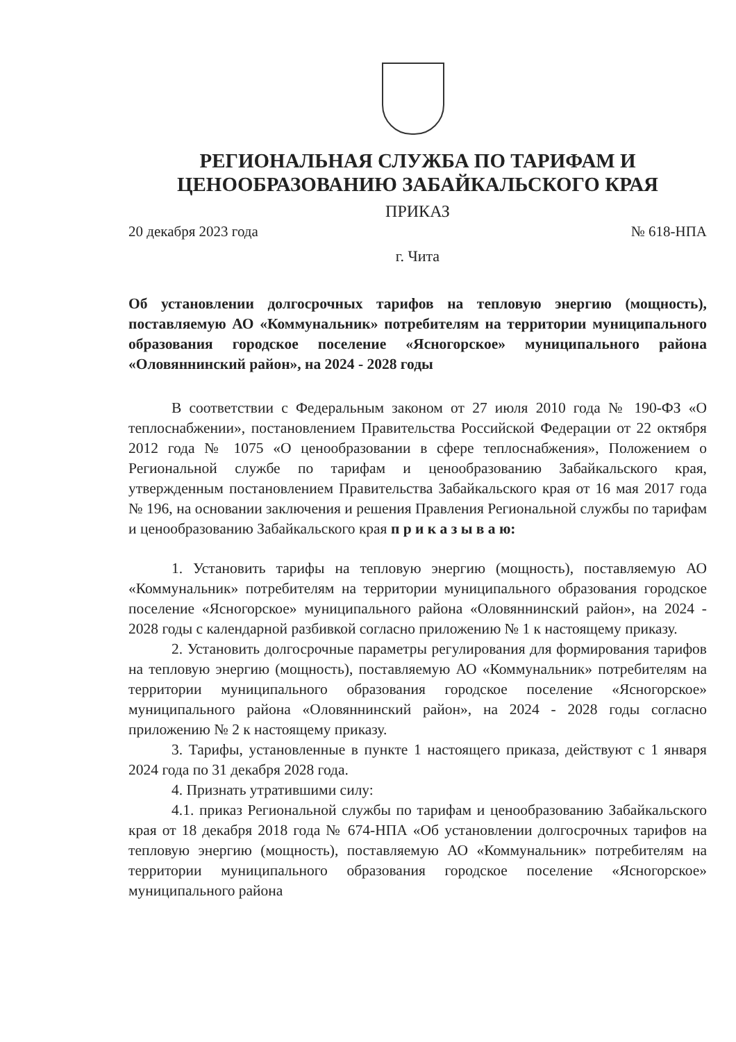РЕГИОНАЛЬНАЯ СЛУЖБА ПО ТАРИФАМ И
ЦЕНООБРАЗОВАНИЮ ЗАБАЙКАЛЬСКОГО КРАЯ
ПРИКАЗ
20 декабря 2023 года № 618-НПА
г. Чита
Об установлении долгосрочных тарифов на тепловую энергию (мощность), поставляемую АО «Коммунальник» потребителям на территории муниципального образования городское поселение «Ясногорское» муниципального района «Оловяннинский район», на 2024 - 2028 годы
В соответствии с Федеральным законом от 27 июля 2010 года № 190-ФЗ «О теплоснабжении», постановлением Правительства Российской Федерации от 22 октября 2012 года № 1075 «О ценообразовании в сфере теплоснабжения», Положением о Региональной службе по тарифам и ценообразованию Забайкальского края, утвержденным постановлением Правительства Забайкальского края от 16 мая 2017 года № 196, на основании заключения и решения Правления Региональной службы по тарифам и ценообразованию Забайкальского края п р и к а з ы в а ю:
1. Установить тарифы на тепловую энергию (мощность), поставляемую АО «Коммунальник» потребителям на территории муниципального образования городское поселение «Ясногорское» муниципального района «Оловяннинский район», на 2024 - 2028 годы с календарной разбивкой согласно приложению № 1 к настоящему приказу.
2. Установить долгосрочные параметры регулирования для формирования тарифов на тепловую энергию (мощность), поставляемую АО «Коммунальник» потребителям на территории муниципального образования городское поселение «Ясногорское» муниципального района «Оловяннинский район», на 2024 - 2028 годы согласно приложению № 2 к настоящему приказу.
3. Тарифы, установленные в пункте 1 настоящего приказа, действуют с 1 января 2024 года по 31 декабря 2028 года.
4. Признать утратившими силу:
4.1. приказ Региональной службы по тарифам и ценообразованию Забайкальского края от 18 декабря 2018 года № 674-НПА «Об установлении долгосрочных тарифов на тепловую энергию (мощность), поставляемую АО «Коммунальник» потребителям на территории муниципального образования городское поселение «Ясногорское» муниципального района